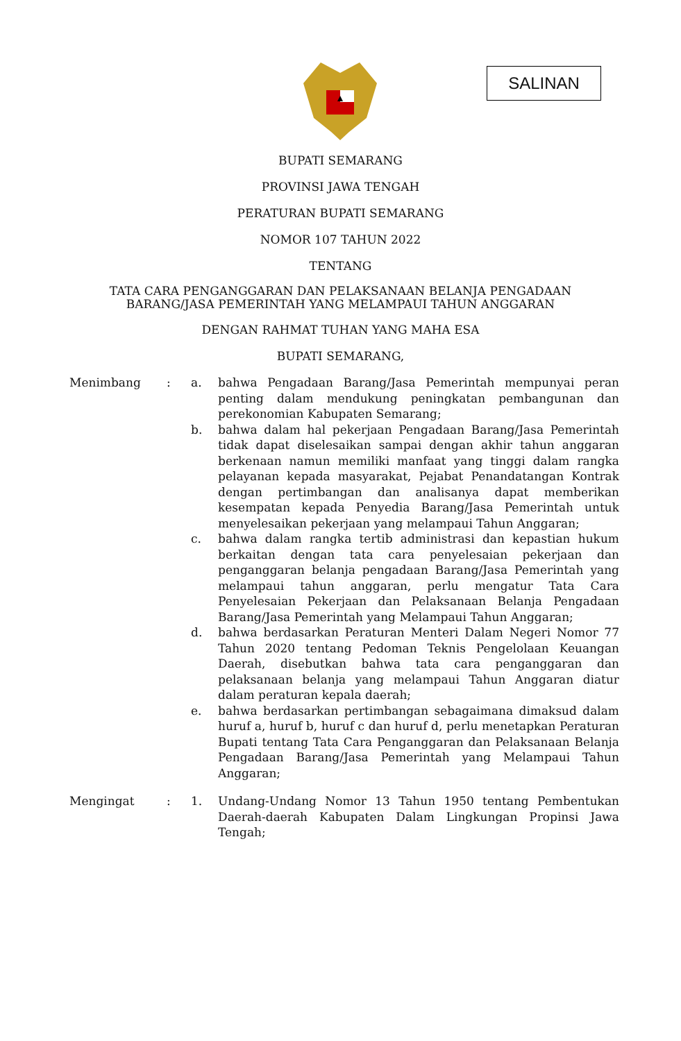SALINAN
BUPATI SEMARANG
PROVINSI JAWA TENGAH
PERATURAN BUPATI SEMARANG
NOMOR 107 TAHUN 2022
TENTANG
TATA CARA PENGANGGARAN DAN PELAKSANAAN BELANJA PENGADAAN
BARANG/JASA PEMERINTAH YANG MELAMPAUI TAHUN ANGGARAN
DENGAN RAHMAT TUHAN YANG MAHA ESA
BUPATI SEMARANG,
| Menimbang | : | a. | bahwa Pengadaan Barang/Jasa Pemerintah mempunyai peran penting dalam mendukung peningkatan pembangunan dan perekonomian Kabupaten Semarang; |
| | | b. | bahwa dalam hal pekerjaan Pengadaan Barang/Jasa Pemerintah tidak dapat diselesaikan sampai dengan akhir tahun anggaran berkenaan namun memiliki manfaat yang tinggi dalam rangka pelayanan kepada masyarakat, Pejabat Penandatangan Kontrak dengan pertimbangan dan analisanya dapat memberikan kesempatan kepada Penyedia Barang/Jasa Pemerintah untuk menyelesaikan pekerjaan yang melampaui Tahun Anggaran; |
| | | c. | bahwa dalam rangka tertib administrasi dan kepastian hukum berkaitan dengan tata cara penyelesaian pekerjaan dan penganggaran belanja pengadaan Barang/Jasa Pemerintah yang melampaui tahun anggaran, perlu mengatur Tata Cara Penyelesaian Pekerjaan dan Pelaksanaan Belanja Pengadaan Barang/Jasa Pemerintah yang Melampaui Tahun Anggaran; |
| | | d. | bahwa berdasarkan Peraturan Menteri Dalam Negeri Nomor 77 Tahun 2020 tentang Pedoman Teknis Pengelolaan Keuangan Daerah, disebutkan bahwa tata cara penganggaran dan pelaksanaan belanja yang melampaui Tahun Anggaran diatur dalam peraturan kepala daerah; |
| | | e. | bahwa berdasarkan pertimbangan sebagaimana dimaksud dalam huruf a, huruf b, huruf c dan huruf d, perlu menetapkan Peraturan Bupati tentang Tata Cara Penganggaran dan Pelaksanaan Belanja Pengadaan Barang/Jasa Pemerintah yang Melampaui Tahun Anggaran; |
| Mengingat | : | 1. | Undang-Undang Nomor 13 Tahun 1950 tentang Pembentukan Daerah-daerah Kabupaten Dalam Lingkungan Propinsi Jawa Tengah; |